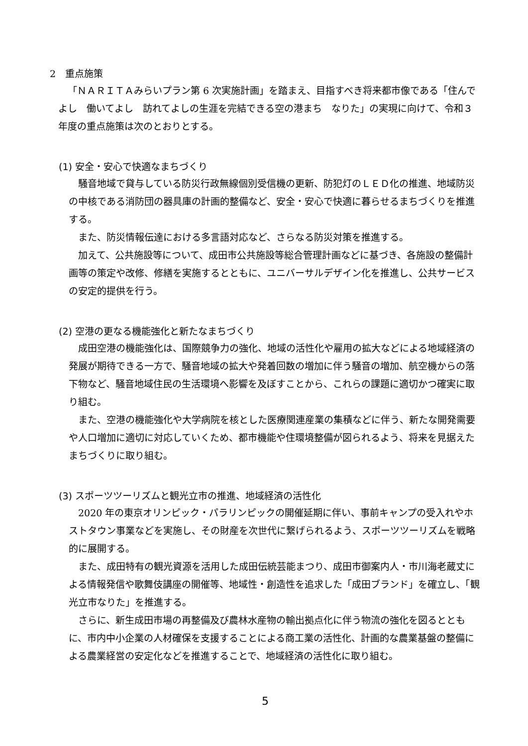2　重点施策
「ＮＡＲＩＴＡみらいプラン第 6 次実施計画」を踏まえ、目指すべき将来都市像である「住んでよし　働いてよし　訪れてよしの生涯を完結できる空の港まち　なりた」の実現に向けて、令和３年度の重点施策は次のとおりとする。
(1) 安全・安心で快適なまちづくり
騒音地域で貸与している防災行政無線個別受信機の更新、防犯灯のＬＥＤ化の推進、地域防災の中核である消防団の器具庫の計画的整備など、安全・安心で快適に暮らせるまちづくりを推進する。
また、防災情報伝達における多言語対応など、さらなる防災対策を推進する。
加えて、公共施設等について、成田市公共施設等総合管理計画などに基づき、各施設の整備計画等の策定や改修、修繕を実施するとともに、ユニバーサルデザイン化を推進し、公共サービスの安定的提供を行う。
(2) 空港の更なる機能強化と新たなまちづくり
成田空港の機能強化は、国際競争力の強化、地域の活性化や雇用の拡大などによる地域経済の発展が期待できる一方で、騒音地域の拡大や発着回数の増加に伴う騒音の増加、航空機からの落下物など、騒音地域住民の生活環境へ影響を及ぼすことから、これらの課題に適切かつ確実に取り組む。
また、空港の機能強化や大学病院を核とした医療関連産業の集積などに伴う、新たな開発需要や人口増加に適切に対応していくため、都市機能や住環境整備が図られるよう、将来を見据えたまちづくりに取り組む。
(3) スポーツツーリズムと観光立市の推進、地域経済の活性化
2020 年の東京オリンピック・パラリンピックの開催延期に伴い、事前キャンプの受入れやホストタウン事業などを実施し、その財産を次世代に繋げられるよう、スポーツツーリズムを戦略的に展開する。
また、成田特有の観光資源を活用した成田伝統芸能まつり、成田市御案内人・市川海老蔵丈による情報発信や歌舞伎講座の開催等、地域性・創造性を追求した「成田ブランド」を確立し、「観光立市なりた」を推進する。
さらに、新生成田市場の再整備及び農林水産物の輸出拠点化に伴う物流の強化を図るとともに、市内中小企業の人材確保を支援することによる商工業の活性化、計画的な農業基盤の整備による農業経営の安定化などを推進することで、地域経済の活性化に取り組む。
5